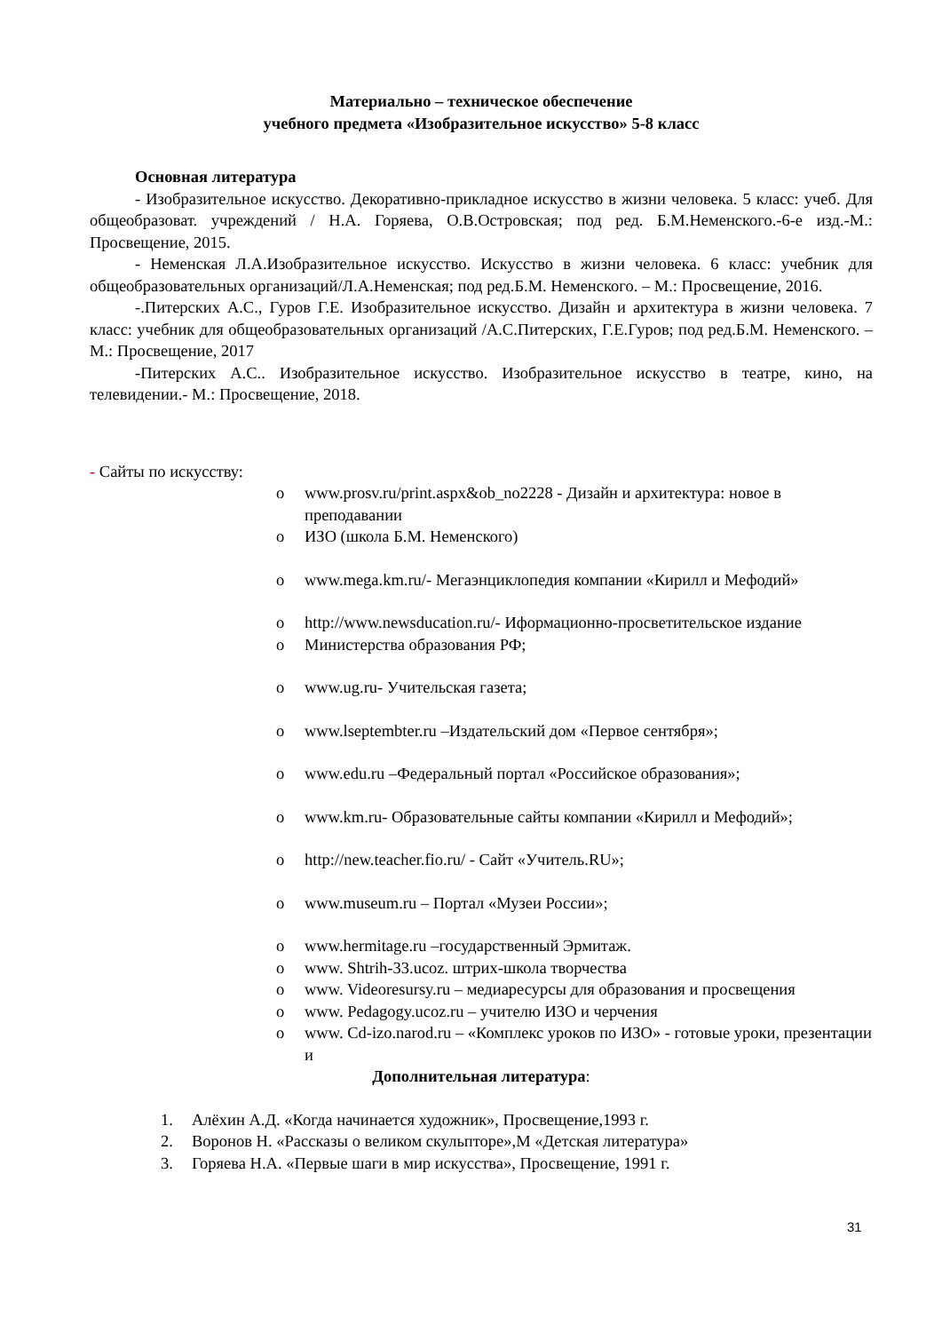Материально – техническое обеспечение
учебного предмета «Изобразительное искусство» 5-8 класс
Основная литература
- Изобразительное искусство. Декоративно-прикладное искусство в жизни человека. 5 класс: учеб. Для общеобразоват. учреждений / Н.А. Горяева, О.В.Островская; под ред. Б.М.Неменского.-6-е изд.-М.: Просвещение, 2015.
- Неменская Л.А.Изобразительное искусство. Искусство в жизни человека. 6 класс: учебник для общеобразовательных организаций/Л.А.Неменская; под ред.Б.М. Неменского. – М.: Просвещение, 2016.
-.Питерских А.С., Гуров Г.Е. Изобразительное искусство. Дизайн и архитектура в жизни человека. 7 класс: учебник для общеобразовательных организаций /А.С.Питерских, Г.Е.Гуров; под ред.Б.М. Неменского. – М.: Просвещение, 2017
-Питерских А.С.. Изобразительное искусство. Изобразительное искусство в театре, кино, на телевидении.- М.: Просвещение, 2018.
- Сайты по искусству:
o www.prosv.ru/print.aspx&ob_no2228 - Дизайн и архитектура: новое в преподавании
o ИЗО (школа Б.М. Неменского)
o www.mega.km.ru/- Мегаэнциклопедия компании «Кирилл и Мефодий»
o http://www.newsducation.ru/- Иформационно-просветительское издание
o Министерства образования РФ;
o www.ug.ru- Учительская газета;
o www.lseptembter.ru –Издательский дом «Первое сентября»;
o www.edu.ru –Федеральный портал «Российское образования»;
o www.km.ru- Образовательные сайты компании «Кирилл и Мефодий»;
o http://new.teacher.fio.ru/ - Сайт «Учитель.RU»;
o www.museum.ru – Портал «Музеи России»;
o www.hermitage.ru –государственный Эрмитаж.
o www. Shtrih-33.ucoz. штрих-школа творчества
o www. Videoresursy.ru – медиаресурсы для образования и просвещения
o www. Pedagogy.ucoz.ru – учителю ИЗО и черчения
o www. Cd-izo.narod.ru – «Комплекс уроков по ИЗО» - готовые уроки, презентации и
Дополнительная литература:
1. Алёхин А.Д. «Когда начинается художник», Просвещение,1993 г.
2. Воронов Н. «Рассказы о великом скульпторе»,М «Детская литература»
3. Горяева Н.А. «Первые шаги в мир искусства», Просвещение, 1991 г.
31